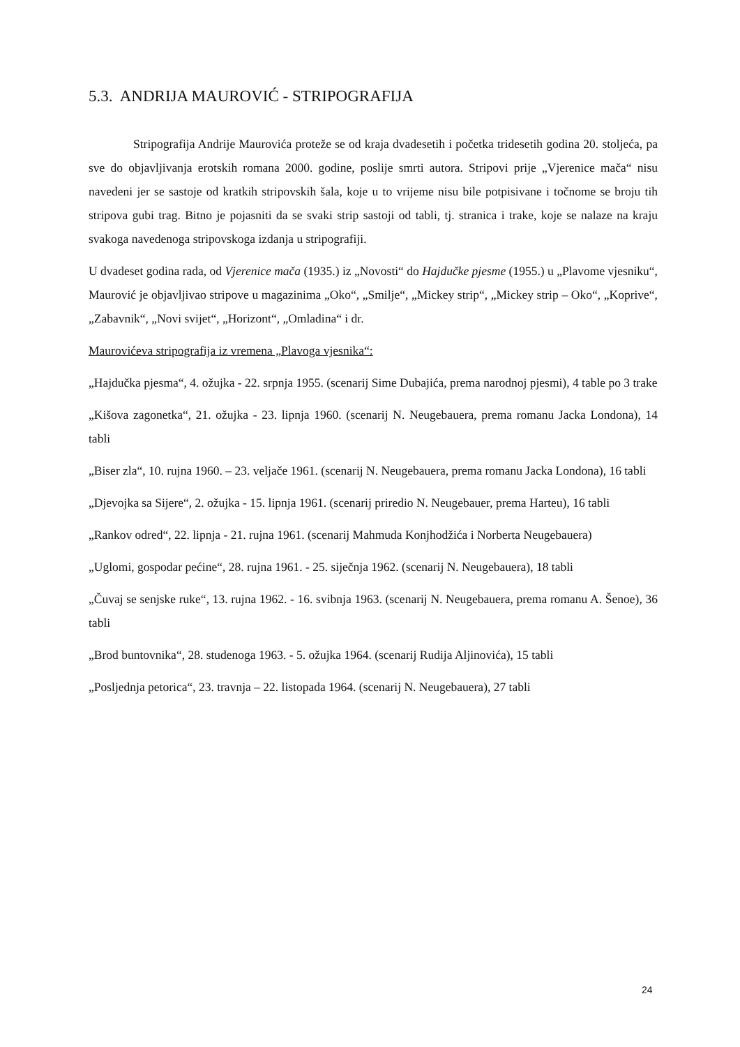5.3. ANDRIJA MAUROVIĆ - STRIPOGRAFIJA
Stripografija Andrije Maurovića proteže se od kraja dvadesetih i početka tridesetih godina 20. stoljeća, pa sve do objavljivanja erotskih romana 2000. godine, poslije smrti autora. Stripovi prije „Vjerenice mača“ nisu navedeni jer se sastoje od kratkih stripovskih šala, koje u to vrijeme nisu bile potpisivane i točnome se broju tih stripova gubi trag. Bitno je pojasniti da se svaki strip sastoji od tabli, tj. stranica i trake, koje se nalaze na kraju svakoga navedenoga stripovskoga izdanja u stripografiji.
U dvadeset godina rada, od Vjerenice mača (1935.) iz „Novosti“ do Hajdučke pjesme (1955.) u „Plavome vjesniku“, Maurović je objavljivao stripove u magazinima „Oko“, „Smilje“, „Mickey strip“, „Mickey strip – Oko“, „Koprive“, „Zabavnik“, „Novi svijet“, „Horizont“, „Omladina“ i dr.
Maurovićeva stripografija iz vremena „Plavoga vjesnika“:
„Hajdučka pjesma“, 4. ožujka - 22. srpnja 1955. (scenarij Sime Dubajića, prema narodnoj pjesmi), 4 table po 3 trake
„Kišova zagonetka“, 21. ožujka - 23. lipnja 1960. (scenarij N. Neugebauera, prema romanu Jacka Londona), 14 tabli
„Biser zla“, 10. rujna 1960. – 23. veljače 1961. (scenarij N. Neugebauera, prema romanu Jacka Londona), 16 tabli
„Djevojka sa Sijere“, 2. ožujka - 15. lipnja 1961. (scenarij priredio N. Neugebauer, prema Harteu), 16 tabli
„Rankov odred“, 22. lipnja - 21. rujna 1961. (scenarij Mahmuda Konjhodžića i Norberta Neugebauera)
„Uglomi, gospodar pećine“, 28. rujna 1961. - 25. siječnja 1962. (scenarij N. Neugebauera), 18 tabli
„Čuvaj se senjske ruke“, 13. rujna 1962. - 16. svibnja 1963. (scenarij N. Neugebauera, prema romanu A. Šenoe), 36 tabli
„Brod buntovnika“, 28. studenoga 1963. - 5. ožujka 1964. (scenarij Rudija Aljinovića), 15 tabli
„Posljednja petorica“, 23. travnja – 22. listopada 1964. (scenarij N. Neugebauera), 27 tabli
24